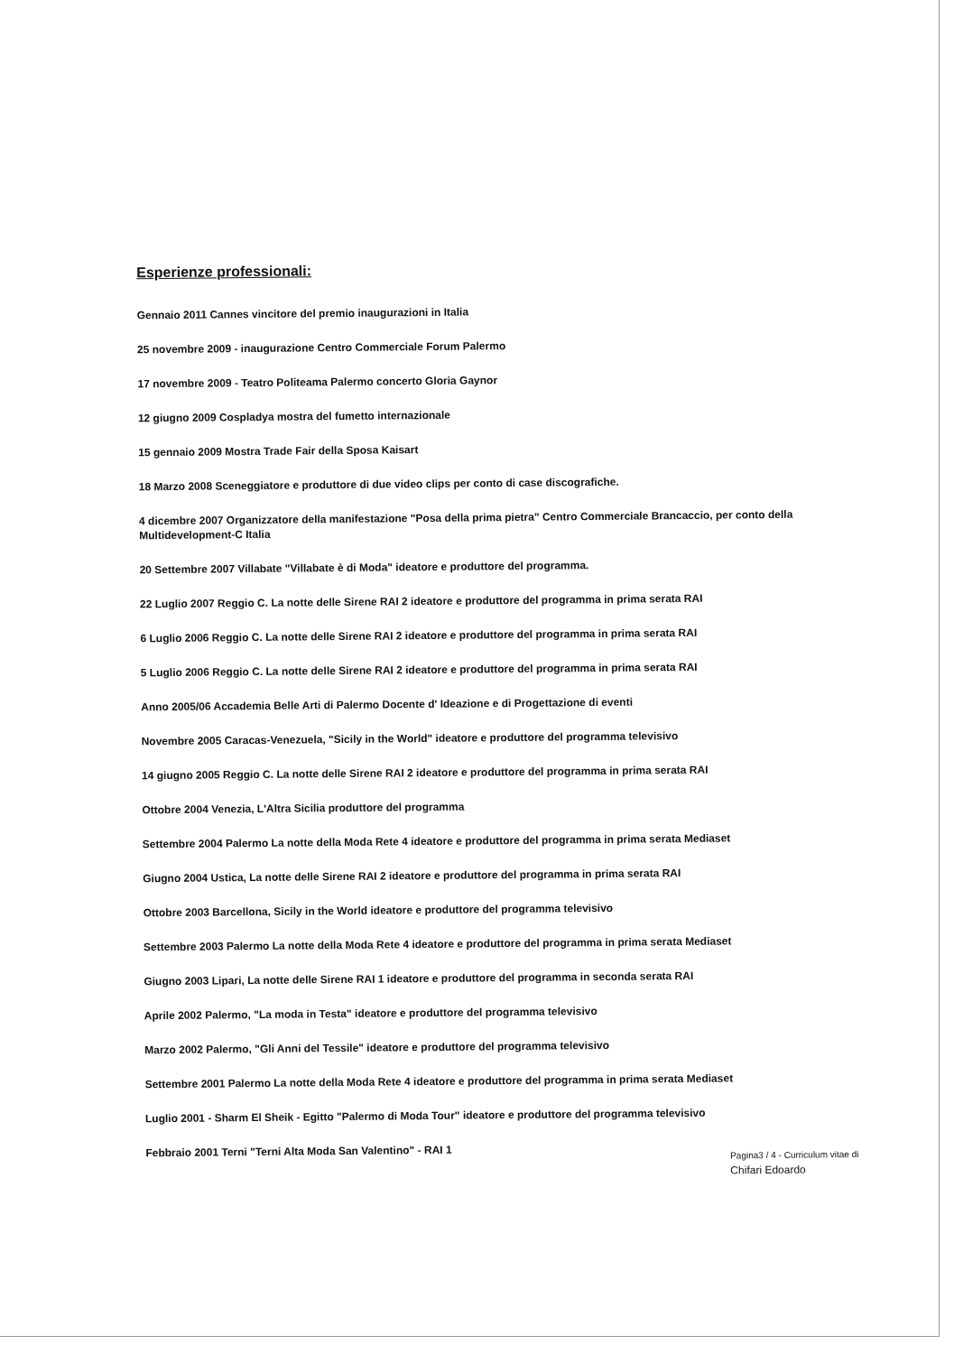Esperienze professionali:
Gennaio 2011 Cannes vincitore del premio inaugurazioni in Italia
25 novembre 2009 - inaugurazione Centro Commerciale Forum Palermo
17 novembre 2009 - Teatro Politeama Palermo concerto Gloria Gaynor
12 giugno 2009 Cospladya mostra del fumetto internazionale
15 gennaio 2009 Mostra Trade Fair della Sposa Kaisart
18 Marzo 2008 Sceneggiatore e produttore di due video clips per conto di case discografiche.
4 dicembre 2007 Organizzatore della manifestazione "Posa della prima pietra" Centro Commerciale Brancaccio, per conto della Multidevelopment-C Italia
20 Settembre 2007 Villabate "Villabate è di Moda" ideatore e produttore del programma.
22 Luglio 2007 Reggio C. La notte delle Sirene RAI 2 ideatore e produttore del programma in prima serata RAI
6 Luglio 2006 Reggio C. La notte delle Sirene RAI 2 ideatore e produttore del programma in prima serata RAI
5 Luglio 2006 Reggio C. La notte delle Sirene RAI 2 ideatore e produttore del programma in prima serata RAI
Anno 2005/06 Accademia Belle Arti di Palermo Docente d' Ideazione e di Progettazione di eventi
Novembre 2005 Caracas-Venezuela, "Sicily in the World" ideatore e produttore del programma televisivo
14 giugno 2005 Reggio C. La notte delle Sirene RAI 2 ideatore e produttore del programma in prima serata RAI
Ottobre 2004 Venezia, L'Altra Sicilia produttore del programma
Settembre 2004 Palermo La notte della Moda Rete 4 ideatore e produttore del programma in prima serata Mediaset
Giugno 2004 Ustica, La notte delle Sirene RAI 2 ideatore e produttore del programma in prima serata RAI
Ottobre 2003 Barcellona, Sicily in the World ideatore e produttore del programma televisivo
Settembre 2003 Palermo La notte della Moda Rete 4 ideatore e produttore del programma in prima serata Mediaset
Giugno 2003 Lipari, La notte delle Sirene RAI 1 ideatore e produttore del programma in seconda serata RAI
Aprile 2002 Palermo, "La moda in Testa" ideatore e produttore del programma televisivo
Marzo 2002 Palermo, "Gli Anni del Tessile" ideatore e produttore del programma televisivo
Settembre 2001 Palermo La notte della Moda Rete 4 ideatore e produttore del programma in prima serata Mediaset
Luglio 2001 - Sharm El Sheik - Egitto "Palermo di Moda Tour" ideatore e produttore del programma televisivo
Febbraio 2001 Terni "Terni Alta Moda San Valentino" - RAI 1
Pagina3 / 4 - Curriculum vitae di
Chifari Edoardo